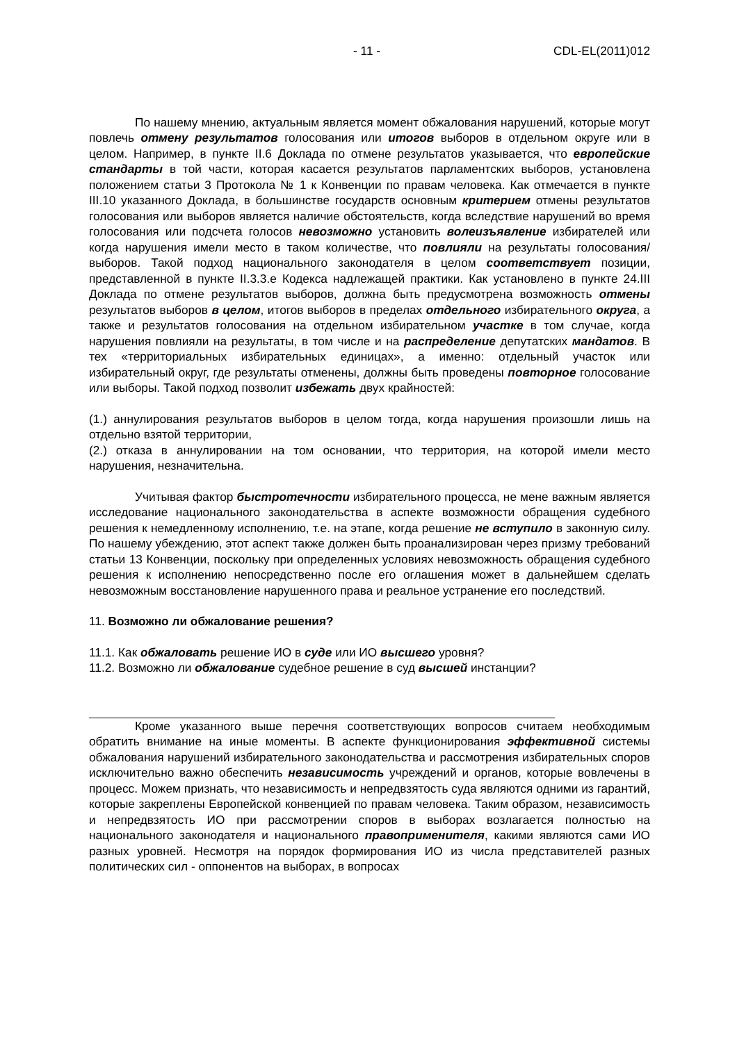- 11 - CDL-EL(2011)012
По нашему мнению, актуальным является момент обжалования нарушений, которые могут повлечь отмену результатов голосования или итогов выборов в отдельном округе или в целом. Например, в пункте II.6 Доклада по отмене результатов указывается, что европейские стандарты в той части, которая касается результатов парламентских выборов, установлена положением статьи 3 Протокола № 1 к Конвенции по правам человека. Как отмечается в пункте III.10 указанного Доклада, в большинстве государств основным критерием отмены результатов голосования или выборов является наличие обстоятельств, когда вследствие нарушений во время голосования или подсчета голосов невозможно установить волеизъявление избирателей или когда нарушения имели место в таком количестве, что повлияли на результаты голосования/выборов. Такой подход национального законодателя в целом соответствует позиции, представленной в пункте II.3.3.е Кодекса надлежащей практики. Как установлено в пункте 24.III Доклада по отмене результатов выборов, должна быть предусмотрена возможность отмены результатов выборов в целом, итогов выборов в пределах отдельного избирательного округа, а также и результатов голосования на отдельном избирательном участке в том случае, когда нарушения повлияли на результаты, в том числе и на распределение депутатских мандатов. В тех «территориальных избирательных единицах», а именно: отдельный участок или избирательный округ, где результаты отменены, должны быть проведены повторное голосование или выборы. Такой подход позволит избежать двух крайностей:
(1.) аннулирования результатов выборов в целом тогда, когда нарушения произошли лишь на отдельно взятой территории,
(2.) отказа в аннулировании на том основании, что территория, на которой имели место нарушения, незначительна.
Учитывая фактор быстротечности избирательного процесса, не мене важным является исследование национального законодательства в аспекте возможности обращения судебного решения к немедленному исполнению, т.е. на этапе, когда решение не вступило в законную силу. По нашему убеждению, этот аспект также должен быть проанализирован через призму требований статьи 13 Конвенции, поскольку при определенных условиях невозможность обращения судебного решения к исполнению непосредственно после его оглашения может в дальнейшем сделать невозможным восстановление нарушенного права и реальное устранение его последствий.
11. Возможно ли обжалование решения?
11.1. Как обжаловать решение ИО в суде или ИО высшего уровня?
11.2. Возможно ли обжалование судебное решение в суд высшей инстанции?
Кроме указанного выше перечня соответствующих вопросов считаем необходимым обратить внимание на иные моменты. В аспекте функционирования эффективной системы обжалования нарушений избирательного законодательства и рассмотрения избирательных споров исключительно важно обеспечить независимость учреждений и органов, которые вовлечены в процесс. Можем признать, что независимость и непредвзятость суда являются одними из гарантий, которые закреплены Европейской конвенцией по правам человека. Таким образом, независимость и непредвзятость ИО при рассмотрении споров в выборах возлагается полностью на национального законодателя и национального правоприменителя, какими являются сами ИО разных уровней. Несмотря на порядок формирования ИО из числа представителей разных политических сил - оппонентов на выборах, в вопросах